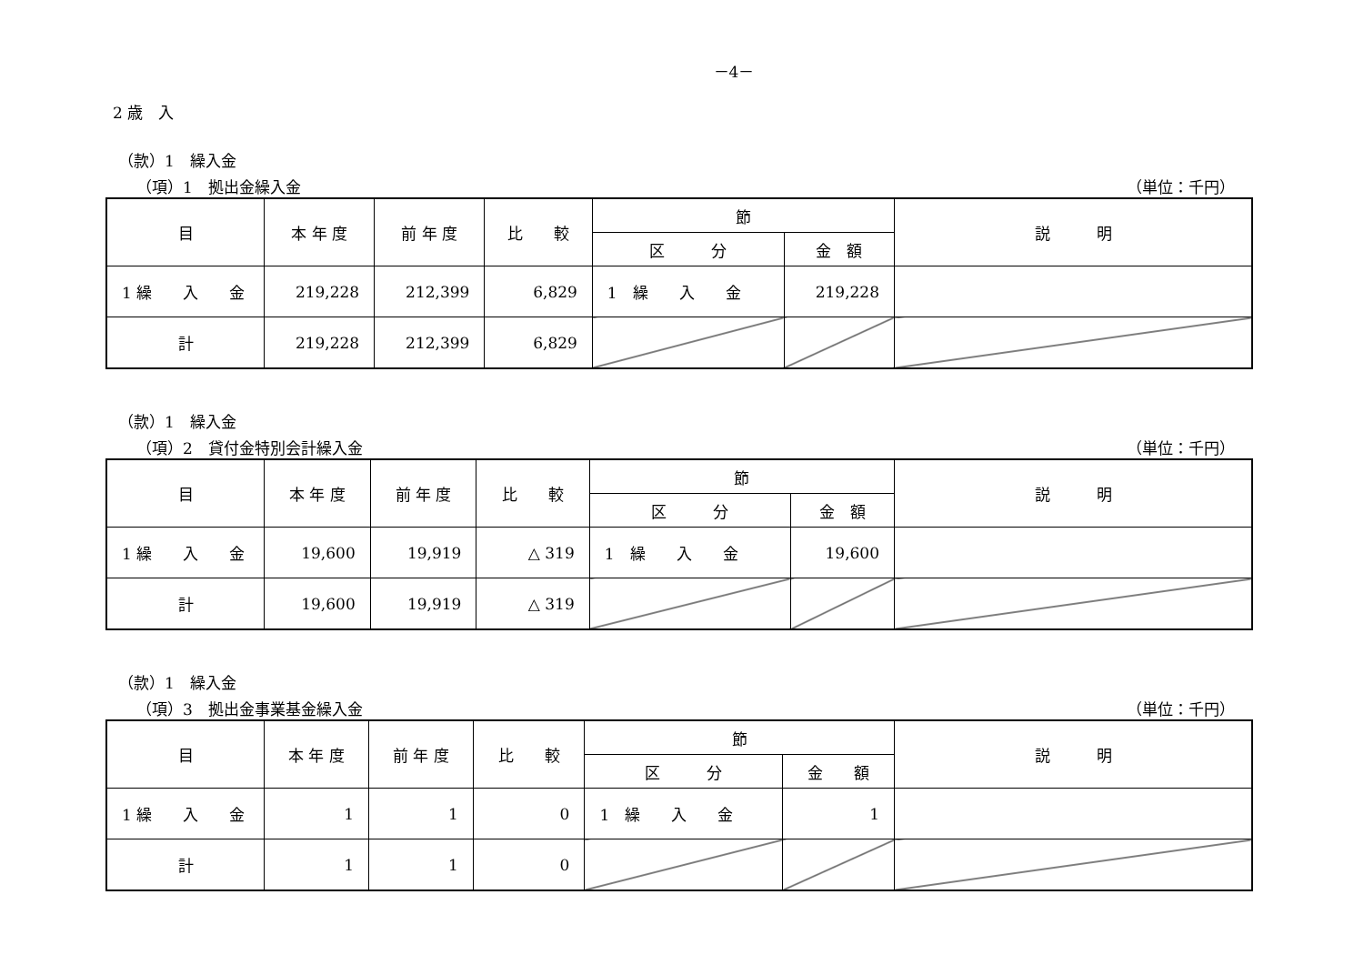－4－
2 歳　入
（款）1　繰入金
（項）1　拠出金繰入金 （単位：千円）
| 目 | 本 年 度 | 前 年 度 | 比 較 | 節 | | 説 明 |
| --- | --- | --- | --- | --- | --- | --- |
| | | | | 区 分 | 金 額 | |
| 1 繰 入 金 | 219,228 | 212,399 | 6,829 | 1 繰 入 金 | 219,228 | |
| 計 | 219,228 | 212,399 | 6,829 | | | |
（款）1　繰入金
（項）2　貸付金特別会計繰入金 （単位：千円）
| 目 | 本 年 度 | 前 年 度 | 比 較 | 節 | | 説 明 |
| --- | --- | --- | --- | --- | --- | --- |
| | | | | 区 分 | 金 額 | |
| 1 繰 入 金 | 19,600 | 19,919 | △ 319 | 1 繰 入 金 | 19,600 | |
| 計 | 19,600 | 19,919 | △ 319 | | | |
（款）1　繰入金
（項）3　拠出金事業基金繰入金 （単位：千円）
| 目 | 本 年 度 | 前 年 度 | 比 較 | 節 | | 説 明 |
| --- | --- | --- | --- | --- | --- | --- |
| | | | | 区 分 | 金 額 | |
| 1 繰 入 金 | 1 | 1 | 0 | 1 繰 入 金 | 1 | |
| 計 | 1 | 1 | 0 | | | |